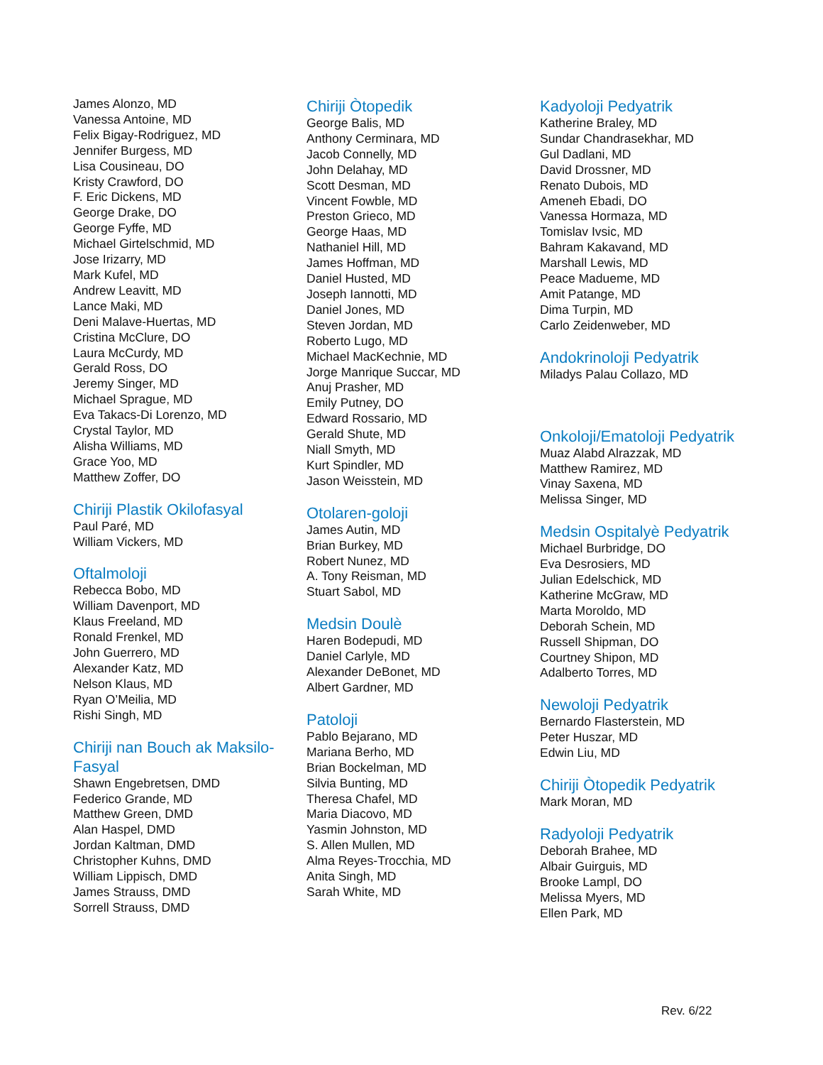James Alonzo, MD
Vanessa Antoine, MD
Felix Bigay-Rodriguez, MD
Jennifer Burgess, MD
Lisa Cousineau, DO
Kristy Crawford, DO
F. Eric Dickens, MD
George Drake, DO
George Fyffe, MD
Michael Girtelschmid, MD
Jose Irizarry, MD
Mark Kufel, MD
Andrew Leavitt, MD
Lance Maki, MD
Deni Malave-Huertas, MD
Cristina McClure, DO
Laura McCurdy, MD
Gerald Ross, DO
Jeremy Singer, MD
Michael Sprague, MD
Eva Takacs-Di Lorenzo, MD
Crystal Taylor, MD
Alisha Williams, MD
Grace Yoo, MD
Matthew Zoffer, DO
Chiriji Plastik Okilofasyal
Paul Paré, MD
William Vickers, MD
Oftalmoloji
Rebecca Bobo, MD
William Davenport, MD
Klaus Freeland, MD
Ronald Frenkel, MD
John Guerrero, MD
Alexander Katz, MD
Nelson Klaus, MD
Ryan O’Meilia, MD
Rishi Singh, MD
Chiriji nan Bouch ak Maksilo-Fasyal
Shawn Engebretsen, DMD
Federico Grande, MD
Matthew Green, DMD
Alan Haspel, DMD
Jordan Kaltman, DMD
Christopher Kuhns, DMD
William Lippisch, DMD
James Strauss, DMD
Sorrell Strauss, DMD
Chiriji Òtopedik
George Balis, MD
Anthony Cerminara, MD
Jacob Connelly, MD
John Delahay, MD
Scott Desman, MD
Vincent Fowble, MD
Preston Grieco, MD
George Haas, MD
Nathaniel Hill, MD
James Hoffman, MD
Daniel Husted, MD
Joseph Iannotti, MD
Daniel Jones, MD
Steven Jordan, MD
Roberto Lugo, MD
Michael MacKechnie, MD
Jorge Manrique Succar, MD
Anuj Prasher, MD
Emily Putney, DO
Edward Rossario, MD
Gerald Shute, MD
Niall Smyth, MD
Kurt Spindler, MD
Jason Weisstein, MD
Otolaren-goloji
James Autin, MD
Brian Burkey, MD
Robert Nunez, MD
A. Tony Reisman, MD
Stuart Sabol, MD
Medsin Doulè
Haren Bodepudi, MD
Daniel Carlyle, MD
Alexander DeBonet, MD
Albert Gardner, MD
Patoloji
Pablo Bejarano, MD
Mariana Berho, MD
Brian Bockelman, MD
Silvia Bunting, MD
Theresa Chafel, MD
Maria Diacovo, MD
Yasmin Johnston, MD
S. Allen Mullen, MD
Alma Reyes-Trocchia, MD
Anita Singh, MD
Sarah White, MD
Kadyoloji Pedyatrik
Katherine Braley, MD
Sundar Chandrasekhar, MD
Gul Dadlani, MD
David Drossner, MD
Renato Dubois, MD
Ameneh Ebadi, DO
Vanessa Hormaza, MD
Tomislav Ivsic, MD
Bahram Kakavand, MD
Marshall Lewis, MD
Peace Madueme, MD
Amit Patange, MD
Dima Turpin, MD
Carlo Zeidenweber, MD
Andokrinoloji Pedyatrik
Miladys Palau Collazo, MD
Onkoloji/Ematoloji Pedyatrik
Muaz Alabd Alrazzak, MD
Matthew Ramirez, MD
Vinay Saxena, MD
Melissa Singer, MD
Medsin Ospitalyè Pedyatrik
Michael Burbridge, DO
Eva Desrosiers, MD
Julian Edelschick, MD
Katherine McGraw, MD
Marta Moroldo, MD
Deborah Schein, MD
Russell Shipman, DO
Courtney Shipon, MD
Adalberto Torres, MD
Newoloji Pedyatrik
Bernardo Flasterstein, MD
Peter Huszar, MD
Edwin Liu, MD
Chiriji Òtopedik Pedyatrik
Mark Moran, MD
Radyoloji Pedyatrik
Deborah Brahee, MD
Albair Guirguis, MD
Brooke Lampl, DO
Melissa Myers, MD
Ellen Park, MD
Rev. 6/22